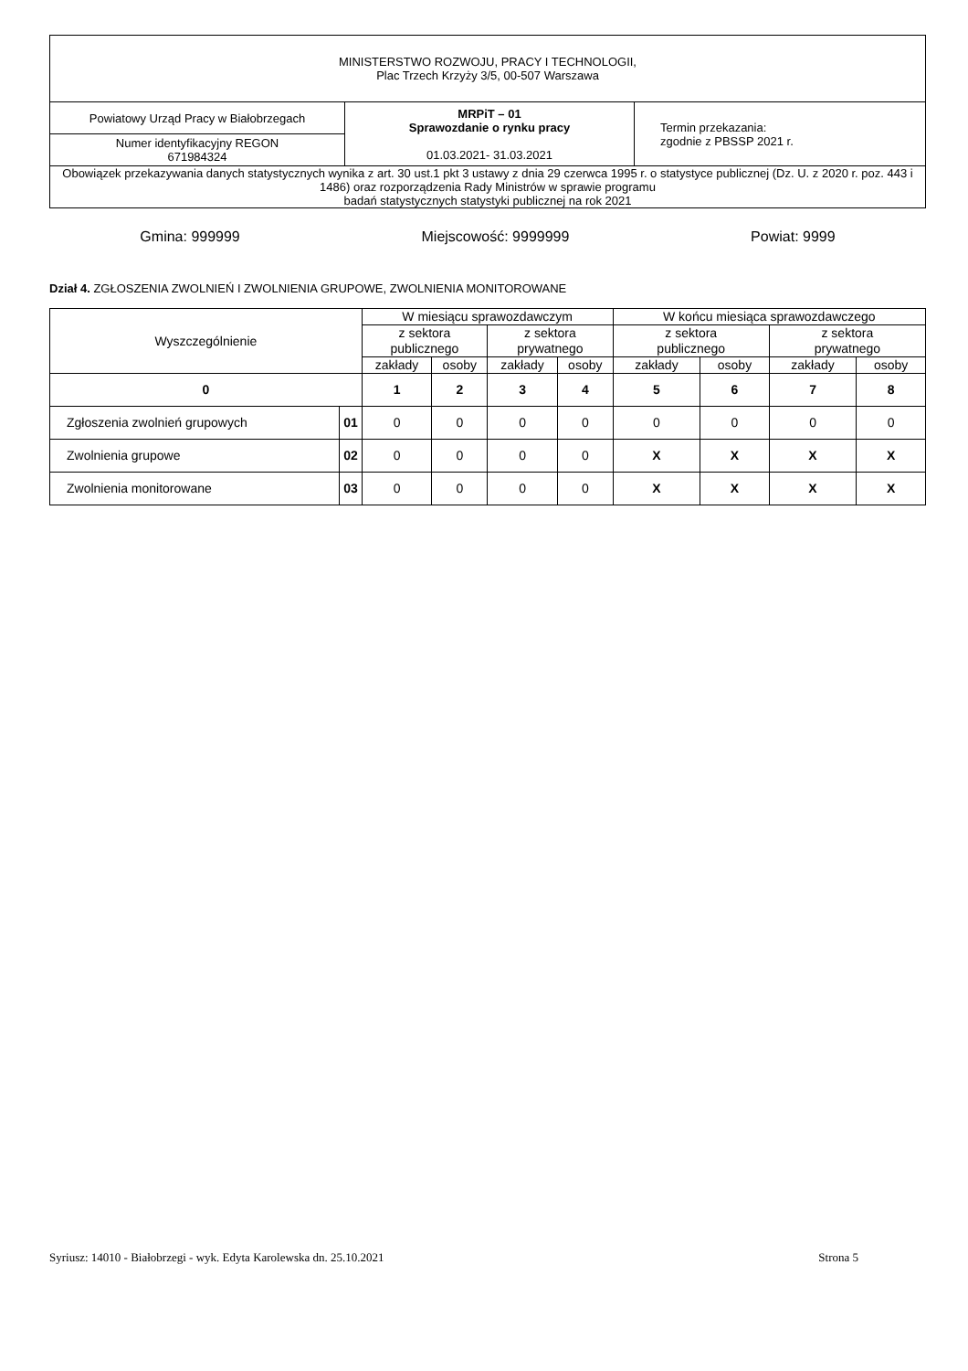| MINISTERSTWO ROZWOJU, PRACY I TECHNOLOGII, Plac Trzech Krzyży 3/5, 00-507 Warszawa | | |
| Powiatowy Urząd Pracy w Białobrzegach | MRPiT – 01 Sprawozdanie o rynku pracy 01.03.2021- 31.03.2021 | Termin przekazania: zgodnie z PBSSP 2021 r. |
| Numer identyfikacyjny REGON 671984324 | | |
| Obowiązek przekazywania danych statystycznych wynika z art. 30 ust.1 pkt 3 ustawy z dnia 29 czerwca 1995 r. o statystyce publicznej (Dz. U. z 2020 r. poz. 443 i 1486) oraz rozporządzenia Rady Ministrów w sprawie programu badań statystycznych statystyki publicznej na rok 2021 | | |
Gmina: 999999 Miejscowość: 9999999 Powiat: 9999
Dział 4. ZGŁOSZENIA ZWOLNIEŃ I ZWOLNIENIA GRUPOWE, ZWOLNIENIA MONITOROWANE
| Wyszczególnienie | | W miesiącu sprawozdawczym | | | | W końcu miesiąca sprawozdawczego | | | |
| --- | --- | --- | --- | --- | --- | --- | --- | --- | --- |
| | | z sektora publicznego | | z sektora prywatnego | | z sektora publicznego | | z sektora prywatnego | |
| | | zakłady | osoby | zakłady | osoby | zakłady | osoby | zakłady | osoby |
| 0 | | 1 | 2 | 3 | 4 | 5 | 6 | 7 | 8 |
| Zgłoszenia zwolnień grupowych | 01 | 0 | 0 | 0 | 0 | 0 | 0 | 0 | 0 |
| Zwolnienia grupowe | 02 | 0 | 0 | 0 | 0 | X | X | X | X |
| Zwolnienia monitorowane | 03 | 0 | 0 | 0 | 0 | X | X | X | X |
Syriusz: 14010 - Białobrzegi - wyk. Edyta Karolewska dn. 25.10.2021 Strona 5